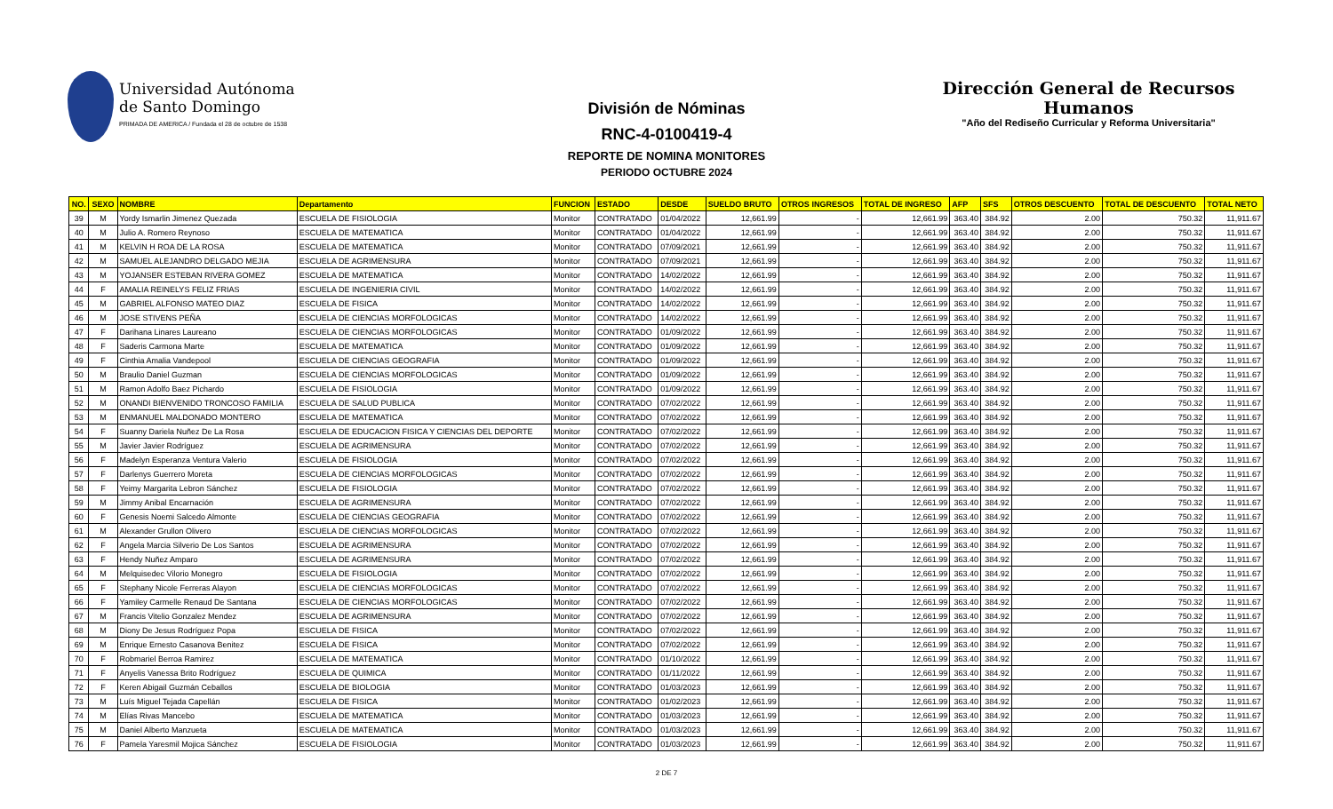Universidad Autónoma
de Santo Domingo
PRIMADA DE AMERICA / Fundada el 28 de octubre de 1538
División de Nóminas
RNC-4-0100419-4
REPORTE DE NOMINA MONITORES
PERIODO OCTUBRE 2024
Dirección General de Recursos Humanos
"Año del Rediseño Curricular y Reforma Universitaria"
| NO. | SEXO | NOMBRE | Departamento | FUNCION | ESTADO | DESDE | SUELDO BRUTO | OTROS INGRESOS | TOTAL DE INGRESO | AFP | SFS | OTROS DESCUENTO | TOTAL DE DESCUENTO | TOTAL NETO |
| --- | --- | --- | --- | --- | --- | --- | --- | --- | --- | --- | --- | --- | --- | --- |
| 39 | M | Yordy Ismarlin Jimenez Quezada | ESCUELA DE FISIOLOGIA | Monitor | CONTRATADO | 01/04/2022 | 12,661.99 | - | 12,661.99 | 363.40 | 384.92 | 2.00 | 750.32 | 11,911.67 |
| 40 | M | Julio A. Romero Reynoso | ESCUELA DE MATEMATICA | Monitor | CONTRATADO | 01/04/2022 | 12,661.99 | - | 12,661.99 | 363.40 | 384.92 | 2.00 | 750.32 | 11,911.67 |
| 41 | M | KELVIN H ROA DE LA ROSA | ESCUELA DE MATEMATICA | Monitor | CONTRATADO | 07/09/2021 | 12,661.99 | - | 12,661.99 | 363.40 | 384.92 | 2.00 | 750.32 | 11,911.67 |
| 42 | M | SAMUEL ALEJANDRO DELGADO MEJIA | ESCUELA DE AGRIMENSURA | Monitor | CONTRATADO | 07/09/2021 | 12,661.99 | - | 12,661.99 | 363.40 | 384.92 | 2.00 | 750.32 | 11,911.67 |
| 43 | M | YOJANSER ESTEBAN RIVERA GOMEZ | ESCUELA DE MATEMATICA | Monitor | CONTRATADO | 14/02/2022 | 12,661.99 | - | 12,661.99 | 363.40 | 384.92 | 2.00 | 750.32 | 11,911.67 |
| 44 | F | AMALIA REINELYS FELIZ FRIAS | ESCUELA DE INGENIERIA CIVIL | Monitor | CONTRATADO | 14/02/2022 | 12,661.99 | - | 12,661.99 | 363.40 | 384.92 | 2.00 | 750.32 | 11,911.67 |
| 45 | M | GABRIEL ALFONSO MATEO DIAZ | ESCUELA DE FISICA | Monitor | CONTRATADO | 14/02/2022 | 12,661.99 | - | 12,661.99 | 363.40 | 384.92 | 2.00 | 750.32 | 11,911.67 |
| 46 | M | JOSE STIVENS PEÑA | ESCUELA DE CIENCIAS MORFOLOGICAS | Monitor | CONTRATADO | 14/02/2022 | 12,661.99 | - | 12,661.99 | 363.40 | 384.92 | 2.00 | 750.32 | 11,911.67 |
| 47 | F | Darihana Linares Laureano | ESCUELA DE CIENCIAS MORFOLOGICAS | Monitor | CONTRATADO | 01/09/2022 | 12,661.99 | - | 12,661.99 | 363.40 | 384.92 | 2.00 | 750.32 | 11,911.67 |
| 48 | F | Saderis Carmona Marte | ESCUELA DE MATEMATICA | Monitor | CONTRATADO | 01/09/2022 | 12,661.99 | - | 12,661.99 | 363.40 | 384.92 | 2.00 | 750.32 | 11,911.67 |
| 49 | F | Cinthia Amalia Vandepool | ESCUELA DE CIENCIAS GEOGRAFIA | Monitor | CONTRATADO | 01/09/2022 | 12,661.99 | - | 12,661.99 | 363.40 | 384.92 | 2.00 | 750.32 | 11,911.67 |
| 50 | M | Braulio Daniel Guzman | ESCUELA DE CIENCIAS MORFOLOGICAS | Monitor | CONTRATADO | 01/09/2022 | 12,661.99 | - | 12,661.99 | 363.40 | 384.92 | 2.00 | 750.32 | 11,911.67 |
| 51 | M | Ramon Adolfo Baez Pichardo | ESCUELA DE FISIOLOGIA | Monitor | CONTRATADO | 01/09/2022 | 12,661.99 | - | 12,661.99 | 363.40 | 384.92 | 2.00 | 750.32 | 11,911.67 |
| 52 | M | ONANDI BIENVENIDO TRONCOSO FAMILIA | ESCUELA DE SALUD PUBLICA | Monitor | CONTRATADO | 07/02/2022 | 12,661.99 | - | 12,661.99 | 363.40 | 384.92 | 2.00 | 750.32 | 11,911.67 |
| 53 | M | ENMANUEL MALDONADO MONTERO | ESCUELA DE MATEMATICA | Monitor | CONTRATADO | 07/02/2022 | 12,661.99 | - | 12,661.99 | 363.40 | 384.92 | 2.00 | 750.32 | 11,911.67 |
| 54 | F | Suanny Dariela Nuñez De La Rosa | ESCUELA DE EDUCACION FISICA Y CIENCIAS DEL DEPORTE | Monitor | CONTRATADO | 07/02/2022 | 12,661.99 | - | 12,661.99 | 363.40 | 384.92 | 2.00 | 750.32 | 11,911.67 |
| 55 | M | Javier Javier Rodríguez | ESCUELA DE AGRIMENSURA | Monitor | CONTRATADO | 07/02/2022 | 12,661.99 | - | 12,661.99 | 363.40 | 384.92 | 2.00 | 750.32 | 11,911.67 |
| 56 | F | Madelyn Esperanza Ventura Valerio | ESCUELA DE FISIOLOGIA | Monitor | CONTRATADO | 07/02/2022 | 12,661.99 | - | 12,661.99 | 363.40 | 384.92 | 2.00 | 750.32 | 11,911.67 |
| 57 | F | Darlenys Guerrero Moreta | ESCUELA DE CIENCIAS MORFOLOGICAS | Monitor | CONTRATADO | 07/02/2022 | 12,661.99 | - | 12,661.99 | 363.40 | 384.92 | 2.00 | 750.32 | 11,911.67 |
| 58 | F | Yeimy Margarita Lebron Sánchez | ESCUELA DE FISIOLOGIA | Monitor | CONTRATADO | 07/02/2022 | 12,661.99 | - | 12,661.99 | 363.40 | 384.92 | 2.00 | 750.32 | 11,911.67 |
| 59 | M | Jimmy Anibal Encarnación | ESCUELA DE AGRIMENSURA | Monitor | CONTRATADO | 07/02/2022 | 12,661.99 | - | 12,661.99 | 363.40 | 384.92 | 2.00 | 750.32 | 11,911.67 |
| 60 | F | Genesis Noemi Salcedo Almonte | ESCUELA DE CIENCIAS GEOGRAFIA | Monitor | CONTRATADO | 07/02/2022 | 12,661.99 | - | 12,661.99 | 363.40 | 384.92 | 2.00 | 750.32 | 11,911.67 |
| 61 | M | Alexander Grullon Olivero | ESCUELA DE CIENCIAS MORFOLOGICAS | Monitor | CONTRATADO | 07/02/2022 | 12,661.99 | - | 12,661.99 | 363.40 | 384.92 | 2.00 | 750.32 | 11,911.67 |
| 62 | F | Angela Marcia Silverio De Los Santos | ESCUELA DE AGRIMENSURA | Monitor | CONTRATADO | 07/02/2022 | 12,661.99 | - | 12,661.99 | 363.40 | 384.92 | 2.00 | 750.32 | 11,911.67 |
| 63 | F | Hendy Nuñez Amparo | ESCUELA DE AGRIMENSURA | Monitor | CONTRATADO | 07/02/2022 | 12,661.99 | - | 12,661.99 | 363.40 | 384.92 | 2.00 | 750.32 | 11,911.67 |
| 64 | M | Melquisedec Vilorio Monegro | ESCUELA DE FISIOLOGIA | Monitor | CONTRATADO | 07/02/2022 | 12,661.99 | - | 12,661.99 | 363.40 | 384.92 | 2.00 | 750.32 | 11,911.67 |
| 65 | F | Stephany Nicole Ferreras Alayon | ESCUELA DE CIENCIAS MORFOLOGICAS | Monitor | CONTRATADO | 07/02/2022 | 12,661.99 | - | 12,661.99 | 363.40 | 384.92 | 2.00 | 750.32 | 11,911.67 |
| 66 | F | Yamiley Carmelle Renaud De Santana | ESCUELA DE CIENCIAS MORFOLOGICAS | Monitor | CONTRATADO | 07/02/2022 | 12,661.99 | - | 12,661.99 | 363.40 | 384.92 | 2.00 | 750.32 | 11,911.67 |
| 67 | M | Francis Vitelio Gonzalez Mendez | ESCUELA DE AGRIMENSURA | Monitor | CONTRATADO | 07/02/2022 | 12,661.99 | - | 12,661.99 | 363.40 | 384.92 | 2.00 | 750.32 | 11,911.67 |
| 68 | M | Diony De Jesus Rodríguez Popa | ESCUELA DE FISICA | Monitor | CONTRATADO | 07/02/2022 | 12,661.99 | - | 12,661.99 | 363.40 | 384.92 | 2.00 | 750.32 | 11,911.67 |
| 69 | M | Enrique Ernesto Casanova Benitez | ESCUELA DE FISICA | Monitor | CONTRATADO | 07/02/2022 | 12,661.99 | - | 12,661.99 | 363.40 | 384.92 | 2.00 | 750.32 | 11,911.67 |
| 70 | F | Robmariel Berroa Ramirez | ESCUELA DE MATEMATICA | Monitor | CONTRATADO | 01/10/2022 | 12,661.99 | - | 12,661.99 | 363.40 | 384.92 | 2.00 | 750.32 | 11,911.67 |
| 71 | F | Anyelis Vanessa Brito Rodríguez | ESCUELA DE QUIMICA | Monitor | CONTRATADO | 01/11/2022 | 12,661.99 | - | 12,661.99 | 363.40 | 384.92 | 2.00 | 750.32 | 11,911.67 |
| 72 | F | Keren Abigail Guzmán Ceballos | ESCUELA DE BIOLOGIA | Monitor | CONTRATADO | 01/03/2023 | 12,661.99 | - | 12,661.99 | 363.40 | 384.92 | 2.00 | 750.32 | 11,911.67 |
| 73 | M | Luís Miguel Tejada Capellán | ESCUELA DE FISICA | Monitor | CONTRATADO | 01/02/2023 | 12,661.99 | - | 12,661.99 | 363.40 | 384.92 | 2.00 | 750.32 | 11,911.67 |
| 74 | M | Elías Rivas Mancebo | ESCUELA DE MATEMATICA | Monitor | CONTRATADO | 01/03/2023 | 12,661.99 | - | 12,661.99 | 363.40 | 384.92 | 2.00 | 750.32 | 11,911.67 |
| 75 | M | Daniel Alberto Manzueta | ESCUELA DE MATEMATICA | Monitor | CONTRATADO | 01/03/2023 | 12,661.99 | - | 12,661.99 | 363.40 | 384.92 | 2.00 | 750.32 | 11,911.67 |
| 76 | F | Pamela Yaresmil Mojica Sánchez | ESCUELA DE FISIOLOGIA | Monitor | CONTRATADO | 01/03/2023 | 12,661.99 | - | 12,661.99 | 363.40 | 384.92 | 2.00 | 750.32 | 11,911.67 |
2 DE 7